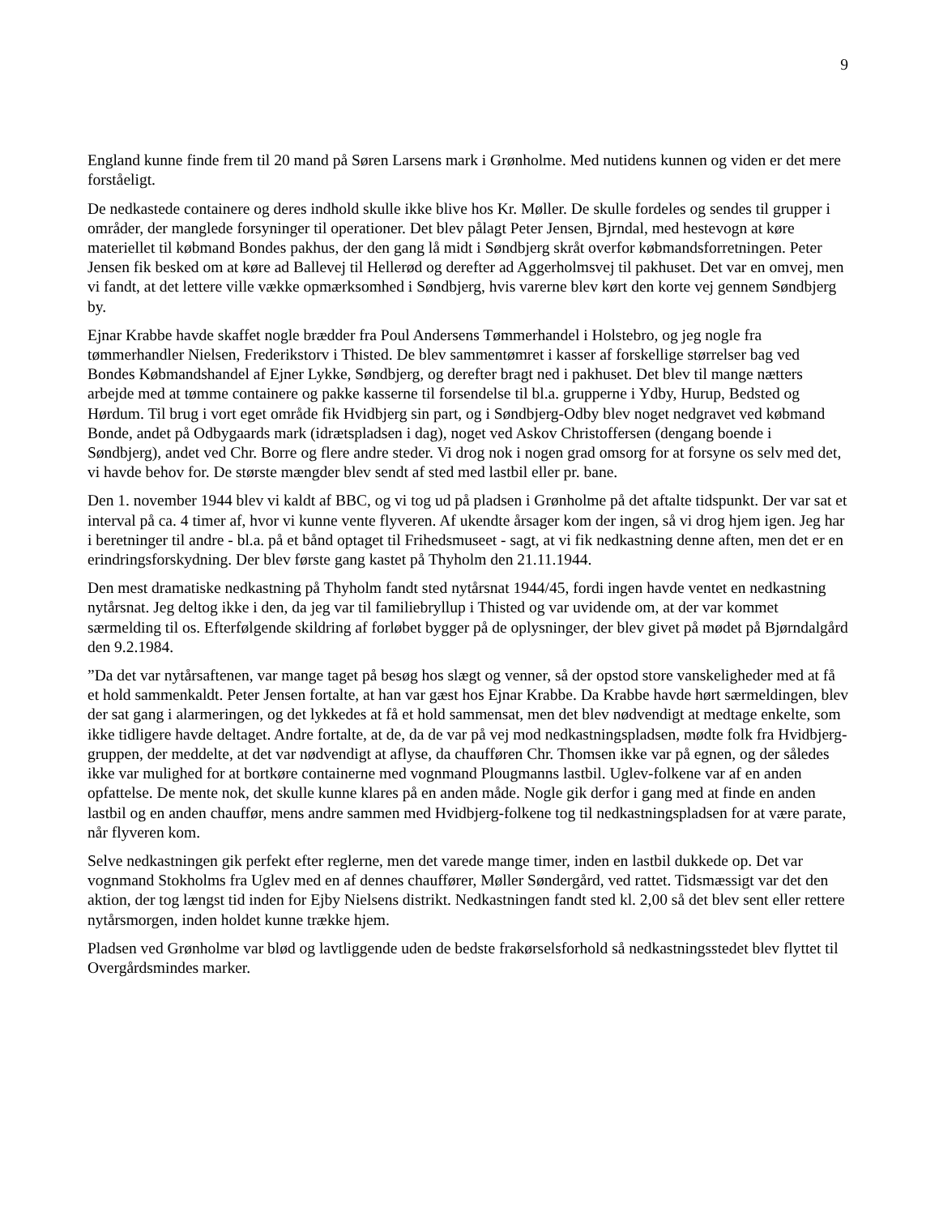9
England kunne finde frem til 20 mand på Søren Larsens mark i Grønholme. Med nutidens kunnen og viden er det mere forståeligt.
De nedkastede containere og deres indhold skulle ikke blive hos Kr. Møller. De skulle fordeles og sendes til grupper i områder, der manglede forsyninger til operationer. Det blev pålagt Peter Jensen, Bjrndal, med hestevogn at køre materiellet til købmand Bondes pakhus, der den gang lå midt i Søndbjerg skråt overfor købmandsforretningen. Peter Jensen fik besked om at køre ad Ballevej til Hellerød og derefter ad Aggerholmsvej til pakhuset. Det var en omvej, men vi fandt, at det lettere ville vække opmærksomhed i Søndbjerg, hvis varerne blev kørt den korte vej gennem Søndbjerg by.
Ejnar Krabbe havde skaffet nogle brædder fra Poul Andersens Tømmerhandel i Holstebro, og jeg nogle fra tømmerhandler Nielsen, Frederikstorv i Thisted. De blev sammentømret i kasser af forskellige størrelser bag ved Bondes Købmandshandel af Ejner Lykke, Søndbjerg, og derefter bragt ned i pakhuset. Det blev til mange nætters arbejde med at tømme containere og pakke kasserne til forsendelse til bl.a. grupperne i Ydby, Hurup, Bedsted og Hørdum. Til brug i vort eget område fik Hvidbjerg sin part, og i Søndbjerg-Odby blev noget nedgravet ved købmand Bonde, andet på Odbygaards mark (idrætspladsen i dag), noget ved Askov Christoffersen (dengang boende i Søndbjerg), andet ved Chr. Borre og flere andre steder. Vi drog nok i nogen grad omsorg for at forsyne os selv med det, vi havde behov for. De største mængder blev sendt af sted med lastbil eller pr. bane.
Den 1. november 1944 blev vi kaldt af BBC, og vi tog ud på pladsen i Grønholme på det aftalte tidspunkt. Der var sat et interval på ca. 4 timer af, hvor vi kunne vente flyveren. Af ukendte årsager kom der ingen, så vi drog hjem igen. Jeg har i beretninger til andre - bl.a. på et bånd optaget til Frihedsmuseet - sagt, at vi fik nedkastning denne aften, men det er en erindringsforskydning. Der blev første gang kastet på Thyholm den 21.11.1944.
Den mest dramatiske nedkastning på Thyholm fandt sted nytårsnat 1944/45, fordi ingen havde ventet en nedkastning nytårsnat. Jeg deltog ikke i den, da jeg var til familiebryllup i Thisted og var uvidende om, at der var kommet særmelding til os. Efterfølgende skildring af forløbet bygger på de oplysninger, der blev givet på mødet på Bjørndalgård den 9.2.1984.
”Da det var nytårsaftenen, var mange taget på besøg hos slægt og venner, så der opstod store vanskeligheder med at få et hold sammenkaldt. Peter Jensen fortalte, at han var gæst hos Ejnar Krabbe. Da Krabbe havde hørt særmeldingen, blev der sat gang i alarmeringen, og det lykkedes at få et hold sammensat, men det blev nødvendigt at medtage enkelte, som ikke tidligere havde deltaget. Andre fortalte, at de, da de var på vej mod nedkastningspladsen, mødte folk fra Hvidbjerg-gruppen, der meddelte, at det var nødvendigt at aflyse, da chaufføren Chr. Thomsen ikke var på egnen, og der således ikke var mulighed for at bortkøre containerne med vognmand Plougmanns lastbil. Uglev-folkene var af en anden opfattelse. De mente nok, det skulle kunne klares på en anden måde. Nogle gik derfor i gang med at finde en anden lastbil og en anden chauffør, mens andre sammen med Hvidbjerg-folkene tog til nedkastningspladsen for at være parate, når flyveren kom.
Selve nedkastningen gik perfekt efter reglerne, men det varede mange timer, inden en lastbil dukkede op. Det var vognmand Stokholms fra Uglev med en af dennes chauffører, Møller Søndergård, ved rattet. Tidsmæssigt var det den aktion, der tog længst tid inden for Ejby Nielsens distrikt. Nedkastningen fandt sted kl. 2,00 så det blev sent eller rettere nytårsmorgen, inden holdet kunne trække hjem.
Pladsen ved Grønholme var blød og lavtliggende uden de bedste frakørselsforhold så nedkastningsstedet blev flyttet til Overgårdsmindes marker.